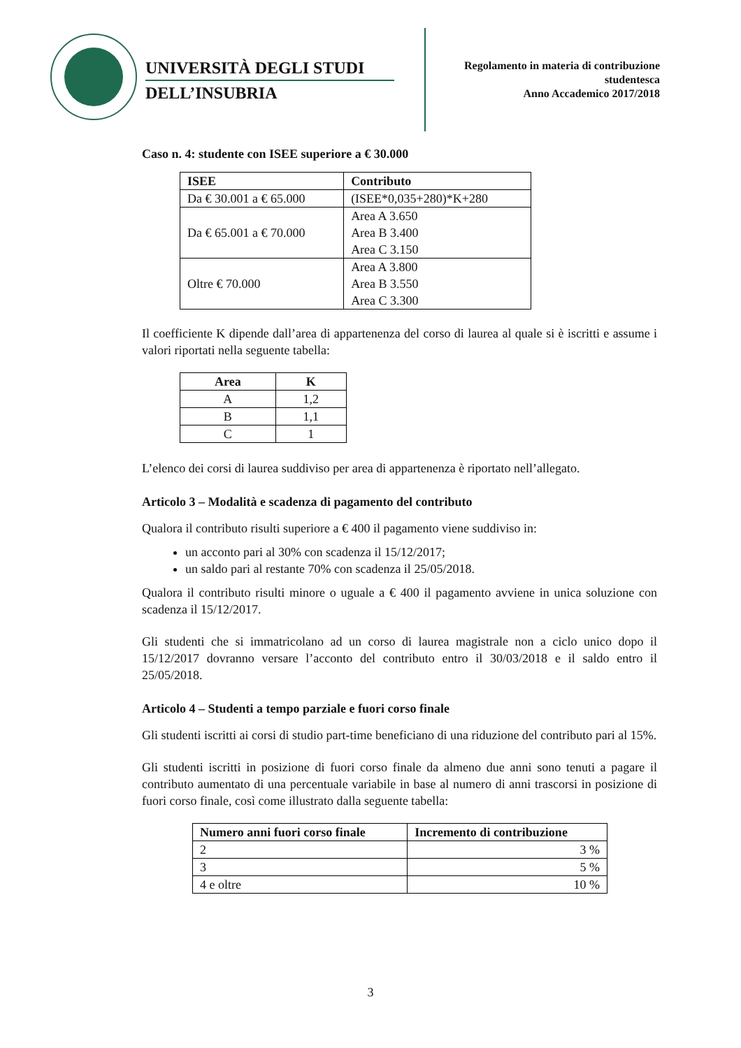UNIVERSITÀ DEGLI STUDI
DELL’INSUBRIA
Regolamento in materia di contribuzione
studentesca
Anno Accademico 2017/2018
Caso n. 4: studente con ISEE superiore a € 30.000
| ISEE | Contributo |
| --- | --- |
| Da € 30.001 a € 65.000 | (ISEE*0,035+280)*K+280 |
| Da € 65.001 a € 70.000 | Area A 3.650 Area B 3.400 Area C 3.150 |
| Oltre € 70.000 | Area A 3.800 Area B 3.550 Area C 3.300 |
Il coefficiente K dipende dall’area di appartenenza del corso di laurea al quale si è iscritti e assume i valori riportati nella seguente tabella:
| Area | K |
| --- | --- |
| A | 1,2 |
| B | 1,1 |
| C | 1 |
L’elenco dei corsi di laurea suddiviso per area di appartenenza è riportato nell’allegato.
Articolo 3 – Modalità e scadenza di pagamento del contributo
Qualora il contributo risulti superiore a € 400 il pagamento viene suddiviso in:
un acconto pari al 30% con scadenza il 15/12/2017;
un saldo pari al restante 70% con scadenza il 25/05/2018.
Qualora il contributo risulti minore o uguale a € 400 il pagamento avviene in unica soluzione con scadenza il 15/12/2017.
Gli studenti che si immatricolano ad un corso di laurea magistrale non a ciclo unico dopo il 15/12/2017 dovranno versare l’acconto del contributo entro il 30/03/2018 e il saldo entro il 25/05/2018.
Articolo 4 – Studenti a tempo parziale e fuori corso finale
Gli studenti iscritti ai corsi di studio part-time beneficiano di una riduzione del contributo pari al 15%.
Gli studenti iscritti in posizione di fuori corso finale da almeno due anni sono tenuti a pagare il contributo aumentato di una percentuale variabile in base al numero di anni trascorsi in posizione di fuori corso finale, così come illustrato dalla seguente tabella:
| Numero anni fuori corso finale | Incremento di contribuzione |
| --- | --- |
| 2 | 3 % |
| 3 | 5 % |
| 4 e oltre | 10 % |
3